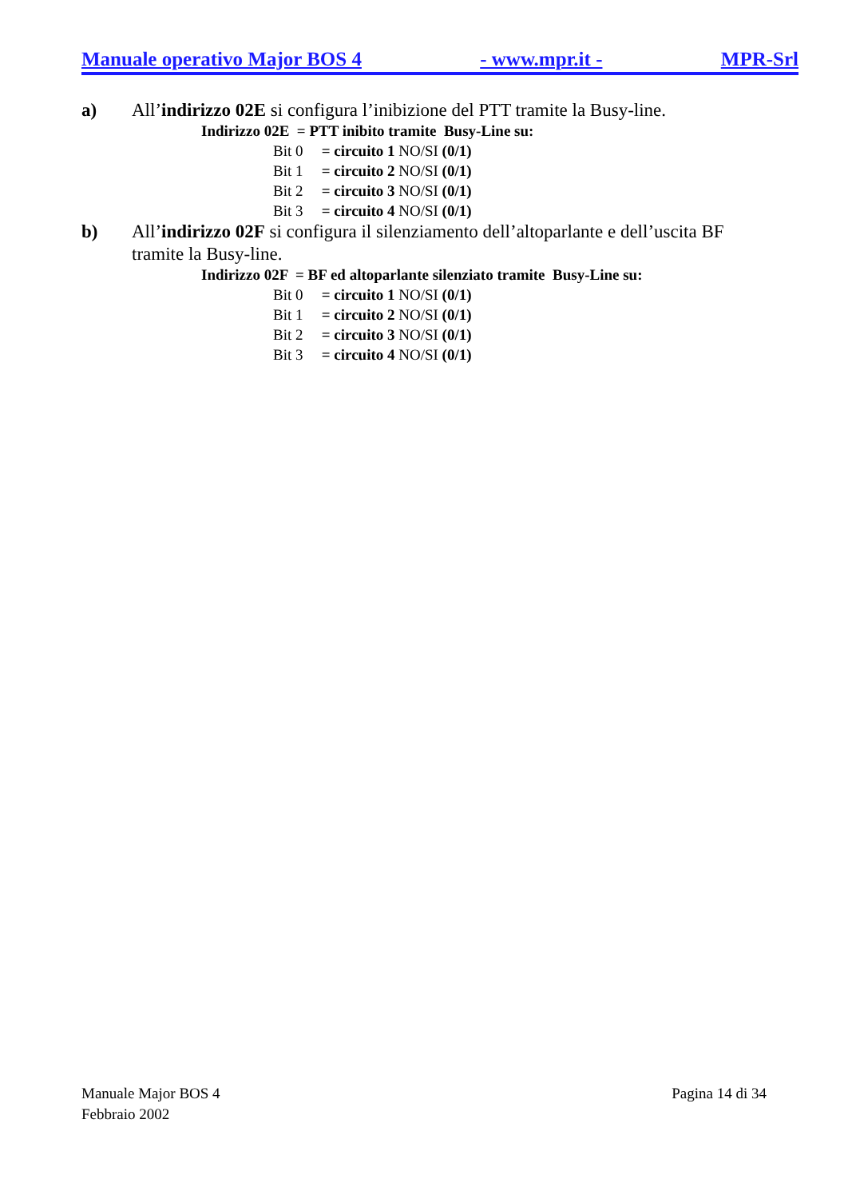Manuale operativo Major BOS 4 - www.mpr.it - MPR-Srl
a) All’indirizzo 02E si configura l’inibizione del PTT tramite la Busy-line.
Indirizzo 02E = PTT inibito tramite Busy-Line su:
Bit 0 = circuito 1 NO/SI (0/1)
Bit 1 = circuito 2 NO/SI (0/1)
Bit 2 = circuito 3 NO/SI (0/1)
Bit 3 = circuito 4 NO/SI (0/1)
b) All’indirizzo 02F si configura il silenziamento dell’altoparlante e dell’uscita BF tramite la Busy-line.
Indirizzo 02F = BF ed altoparlante silenziato tramite Busy-Line su:
Bit 0 = circuito 1 NO/SI (0/1)
Bit 1 = circuito 2 NO/SI (0/1)
Bit 2 = circuito 3 NO/SI (0/1)
Bit 3 = circuito 4 NO/SI (0/1)
Manuale Major BOS 4
Febbraio 2002
Pagina 14 di 34